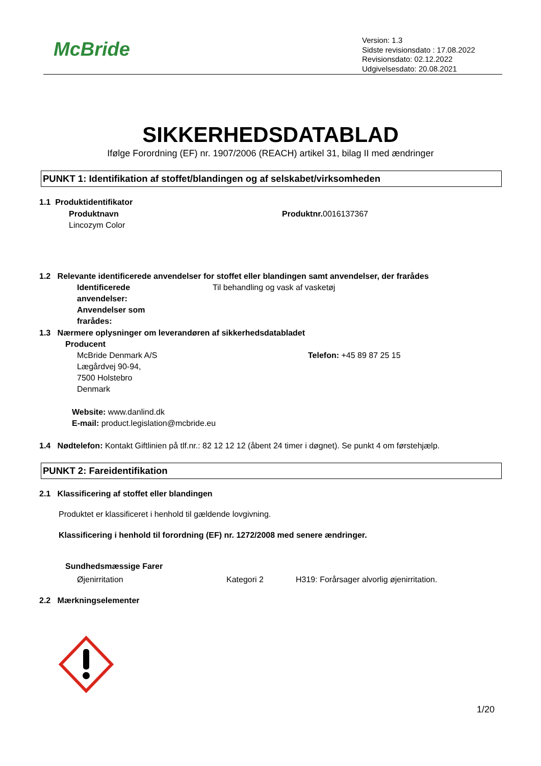McBride
Version: 1.3
Sidste revisionsdato : 17.08.2022
Revisionsdato: 02.12.2022
Udgivelsesdato: 20.08.2021
SIKKERHEDSDATABLAD
Ifølge Forordning (EF) nr. 1907/2006 (REACH) artikel 31, bilag II med ændringer
PUNKT 1: Identifikation af stoffet/blandingen og af selskabet/virksomheden
1.1 Produktidentifikator
Produktnavn
Lincozym Color
Produktnr. 0016137367
1.2 Relevante identificerede anvendelser for stoffet eller blandingen samt anvendelser, der frarådes
Identificerede
anvendelser:
Anvendelser som
frarådes:
Til behandling og vask af vasketøj
1.3 Nærmere oplysninger om leverandøren af sikkerhedsdatabladet
Producent
McBride Denmark A/S
Lægårdvej 90-94,
7500 Holstebro
Denmark
Telefon: +45 89 87 25 15
Website: www.danlind.dk
E-mail: product.legislation@mcbride.eu
1.4 Nødtelefon: Kontakt Giftlinien på tlf.nr.: 82 12 12 12 (åbent 24 timer i døgnet). Se punkt 4 om førstehjælp.
PUNKT 2: Fareidentifikation
2.1 Klassificering af stoffet eller blandingen
Produktet er klassificeret i henhold til gældende lovgivning.
Klassificering i henhold til forordning (EF) nr. 1272/2008 med senere ændringer.
Sundhedsmæssige Farer
Øjenirritation Kategori 2
H319: Forårsager alvorlig øjenirritation.
2.2 Mærkningselementer
1/20